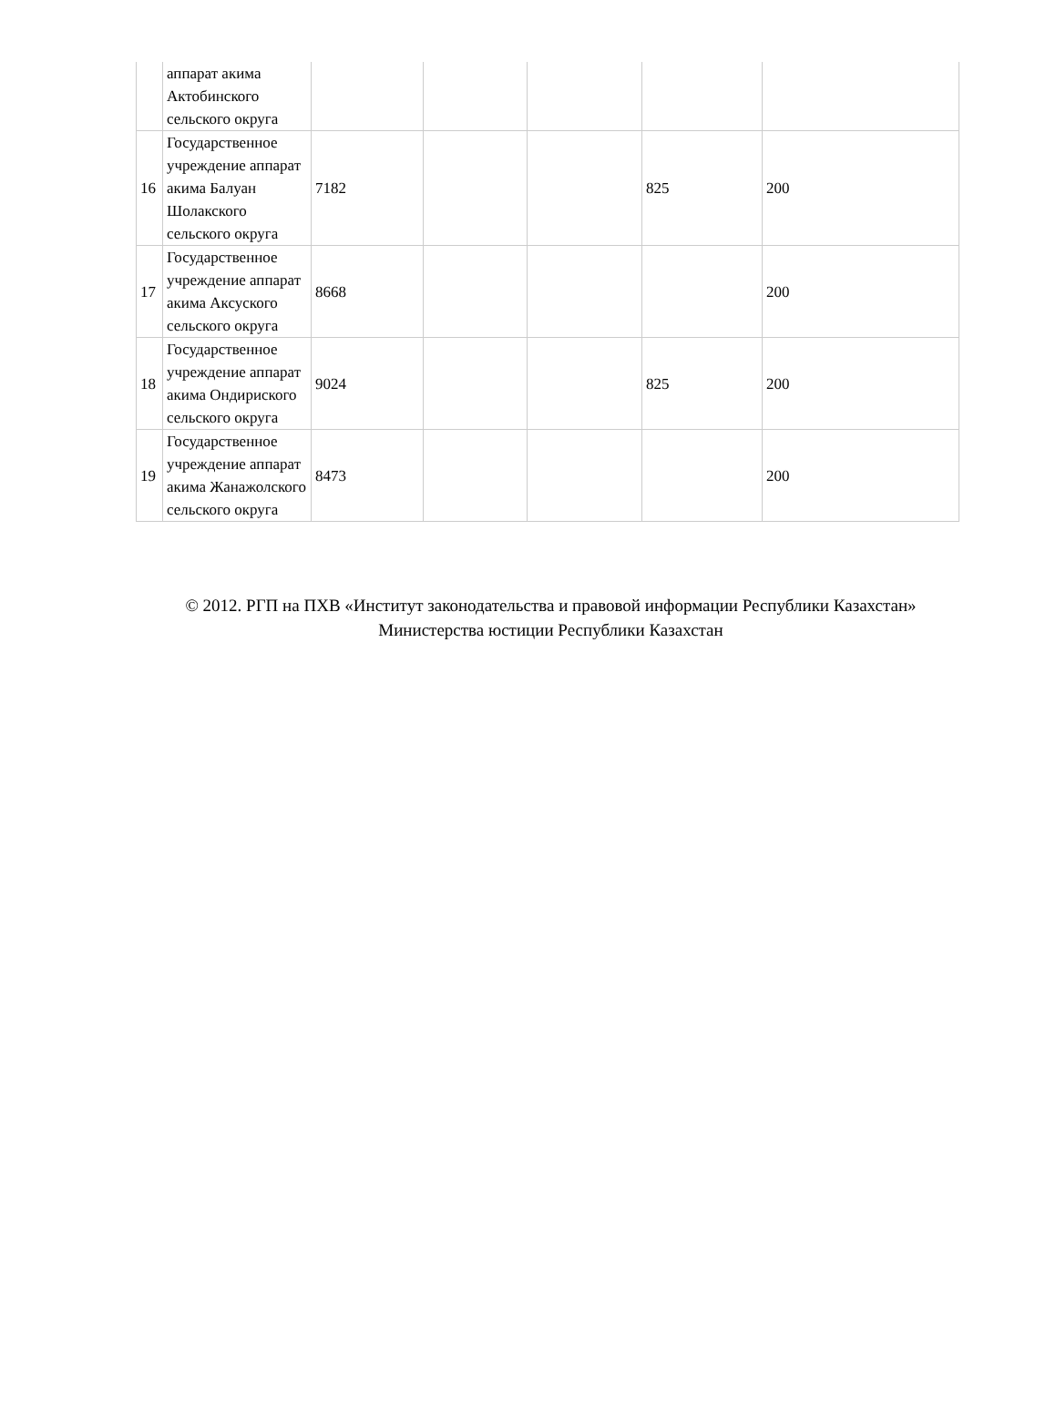| | аппарат акима Актобинского сельского округа | | | | | |
| 16 | Государственное учреждение аппарат акима Балуан Шолакского сельского округа | 7182 | | | 825 | 200 |
| 17 | Государственное учреждение аппарат акима Аксуского сельского округа | 8668 | | | | 200 |
| 18 | Государственное учреждение аппарат акима Ондириского сельского округа | 9024 | | | 825 | 200 |
| 19 | Государственное учреждение аппарат акима Жанажолского сельского округа | 8473 | | | | 200 |
© 2012. РГП на ПХВ «Институт законодательства и правовой информации Республики Казахстан»
Министерства юстиции Республики Казахстан